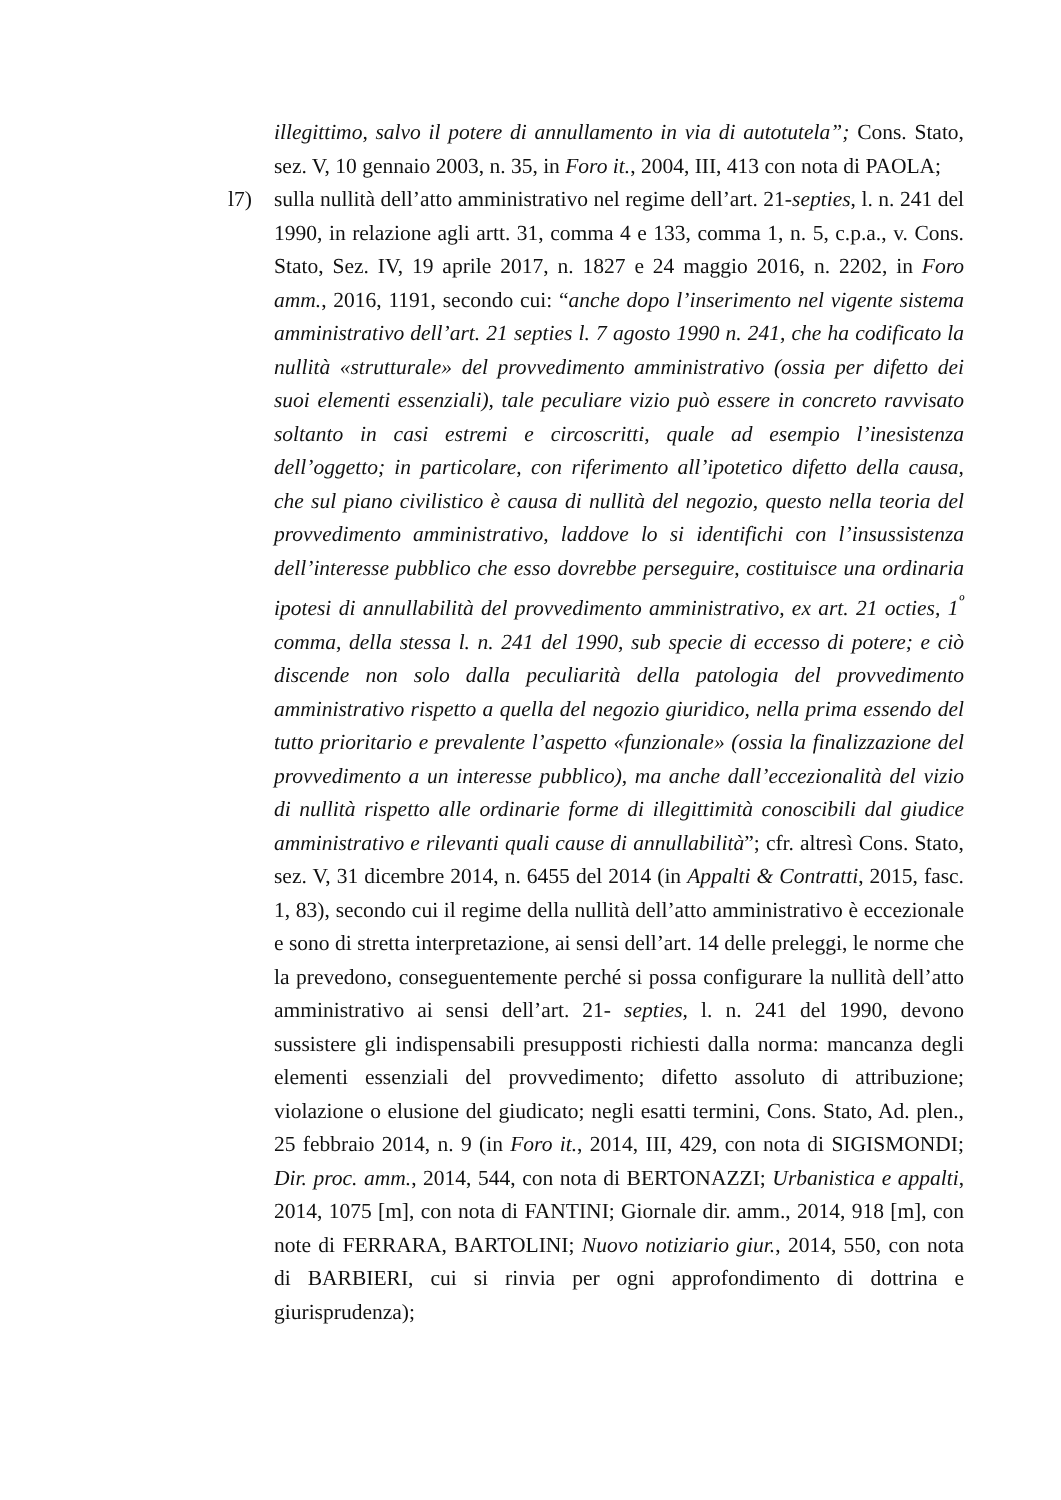illegittimo, salvo il potere di annullamento in via di autotutela”; Cons. Stato, sez. V, 10 gennaio 2003, n. 35, in Foro it., 2004, III, 413 con nota di PAOLA;
l7) sulla nullità dell’atto amministrativo nel regime dell’art. 21-septies, l. n. 241 del 1990, in relazione agli artt. 31, comma 4 e 133, comma 1, n. 5, c.p.a., v. Cons. Stato, Sez. IV, 19 aprile 2017, n. 1827 e 24 maggio 2016, n. 2202, in Foro amm., 2016, 1191, secondo cui: “anche dopo l’inserimento nel vigente sistema amministrativo dell’art. 21 septies l. 7 agosto 1990 n. 241, che ha codificato la nullità «strutturale» del provvedimento amministrativo (ossia per difetto dei suoi elementi essenziali), tale peculiare vizio può essere in concreto ravvisato soltanto in casi estremi e circoscritti, quale ad esempio l’inesistenza dell’oggetto; in particolare, con riferimento all’ipotetico difetto della causa, che sul piano civilistico è causa di nullità del negozio, questo nella teoria del provvedimento amministrativo, laddove lo si identifichi con l’insussistenza dell’interesse pubblico che esso dovrebbe perseguire, costituisce una ordinaria ipotesi di annullabilità del provvedimento amministrativo, ex art. 21 octies, 1<sup>º</sup> comma, della stessa l. n. 241 del 1990, sub specie di eccesso di potere; e ciò discende non solo dalla peculiarità della patologia del provvedimento amministrativo rispetto a quella del negozio giuridico, nella prima essendo del tutto prioritario e prevalente l’aspetto «funzionale» (ossia la finalizzazione del provvedimento a un interesse pubblico), ma anche dall’eccezionalità del vizio di nullità rispetto alle ordinarie forme di illegittimità conoscibili dal giudice amministrativo e rilevanti quali cause di annullabilità”; cfr. altresì Cons. Stato, sez. V, 31 dicembre 2014, n. 6455 del 2014 (in Appalti & Contratti, 2015, fasc. 1, 83), secondo cui il regime della nullità dell’atto amministrativo è eccezionale e sono di stretta interpretazione, ai sensi dell’art. 14 delle preleggi, le norme che la prevedono, conseguentemente perché si possa configurare la nullità dell’atto amministrativo ai sensi dell’art. 21- septies, l. n. 241 del 1990, devono sussistere gli indispensabili presupposti richiesti dalla norma: mancanza degli elementi essenziali del provvedimento; difetto assoluto di attribuzione; violazione o elusione del giudicato; negli esatti termini, Cons. Stato, Ad. plen., 25 febbraio 2014, n. 9 (in Foro it., 2014, III, 429, con nota di SIGISMONDI; Dir. proc. amm., 2014, 544, con nota di BERTONAZZI; Urbanistica e appalti, 2014, 1075 [m], con nota di FANTINI; Giornale dir. amm., 2014, 918 [m], con note di FERRARA, BARTOLINI; Nuovo notiziario giur., 2014, 550, con nota di BARBIERI, cui si rinvia per ogni approfondimento di dottrina e giurisprudenza);